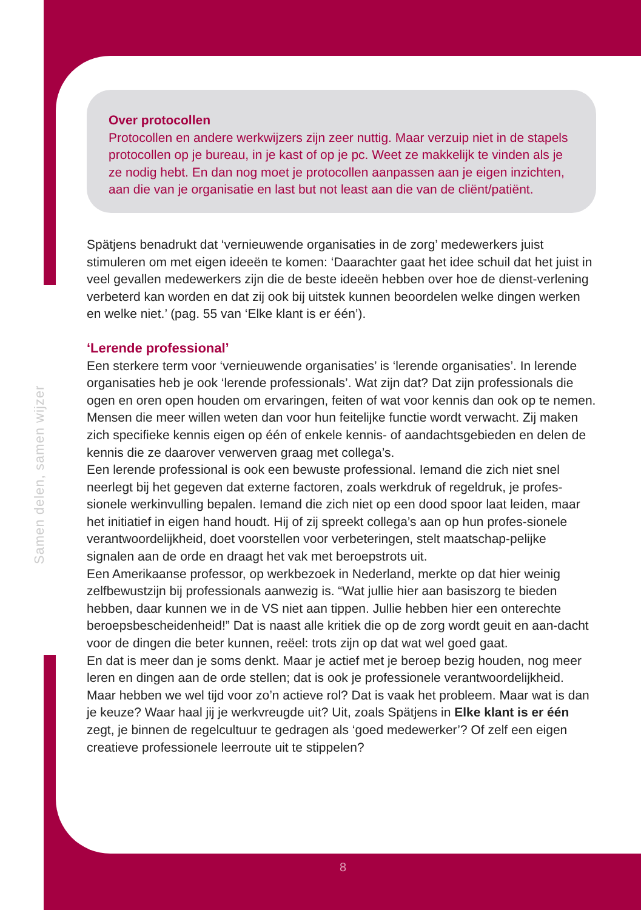Samen delen, samen wijzer
Over protocollen
Protocollen en andere werkwijzers zijn zeer nuttig. Maar verzuip niet in de stapels protocollen op je bureau, in je kast of op je pc. Weet ze makkelijk te vinden als je ze nodig hebt. En dan nog moet je protocollen aanpassen aan je eigen inzichten, aan die van je organisatie en last but not least aan die van de cliënt/patiënt.
Spätjens benadrukt dat ‘vernieuwende organisaties in de zorg’ medewerkers juist stimuleren om met eigen ideeën te komen: ‘Daarachter gaat het idee schuil dat het juist in veel gevallen medewerkers zijn die de beste ideeën hebben over hoe de dienst-verlening verbeterd kan worden en dat zij ook bij uitstek kunnen beoordelen welke dingen werken en welke niet.’ (pag. 55 van ‘Elke klant is er één’).
‘Lerende professional’
Een sterkere term voor ‘vernieuwende organisaties’ is ‘lerende organisaties’. In lerende organisaties heb je ook ‘lerende professionals’. Wat zijn dat? Dat zijn professionals die ogen en oren open houden om ervaringen, feiten of wat voor kennis dan ook op te nemen. Mensen die meer willen weten dan voor hun feitelijke functie wordt verwacht. Zij maken zich specifieke kennis eigen op één of enkele kennis- of aandachtsgebieden en delen de kennis die ze daarover verwerven graag met collega’s.
Een lerende professional is ook een bewuste professional. Iemand die zich niet snel neerlegt bij het gegeven dat externe factoren, zoals werkdruk of regeldruk, je profes-sionele werkinvulling bepalen. Iemand die zich niet op een dood spoor laat leiden, maar het initiatief in eigen hand houdt. Hij of zij spreekt collega’s aan op hun profes-sionele verantwoordelijkheid, doet voorstellen voor verbeteringen, stelt maatschap-pelijke signalen aan de orde en draagt het vak met beroepstrots uit.
Een Amerikaanse professor, op werkbezoek in Nederland, merkte op dat hier weinig zelfbewustzijn bij professionals aanwezig is. “Wat jullie hier aan basiszorg te bieden hebben, daar kunnen we in de VS niet aan tippen. Jullie hebben hier een onterechte beroepsbescheidenheid!” Dat is naast alle kritiek die op de zorg wordt geuit en aan-dacht voor de dingen die beter kunnen, reëel: trots zijn op dat wat wel goed gaat.
En dat is meer dan je soms denkt. Maar je actief met je beroep bezig houden, nog meer leren en dingen aan de orde stellen; dat is ook je professionele verantwoordelijkheid. Maar hebben we wel tijd voor zo’n actieve rol? Dat is vaak het probleem. Maar wat is dan je keuze? Waar haal jij je werkvreugde uit? Uit, zoals Spätjens in Elke klant is er één zegt, je binnen de regelcultuur te gedragen als ‘goed medewerker’? Of zelf een eigen creatieve professionele leerroute uit te stippelen?
8